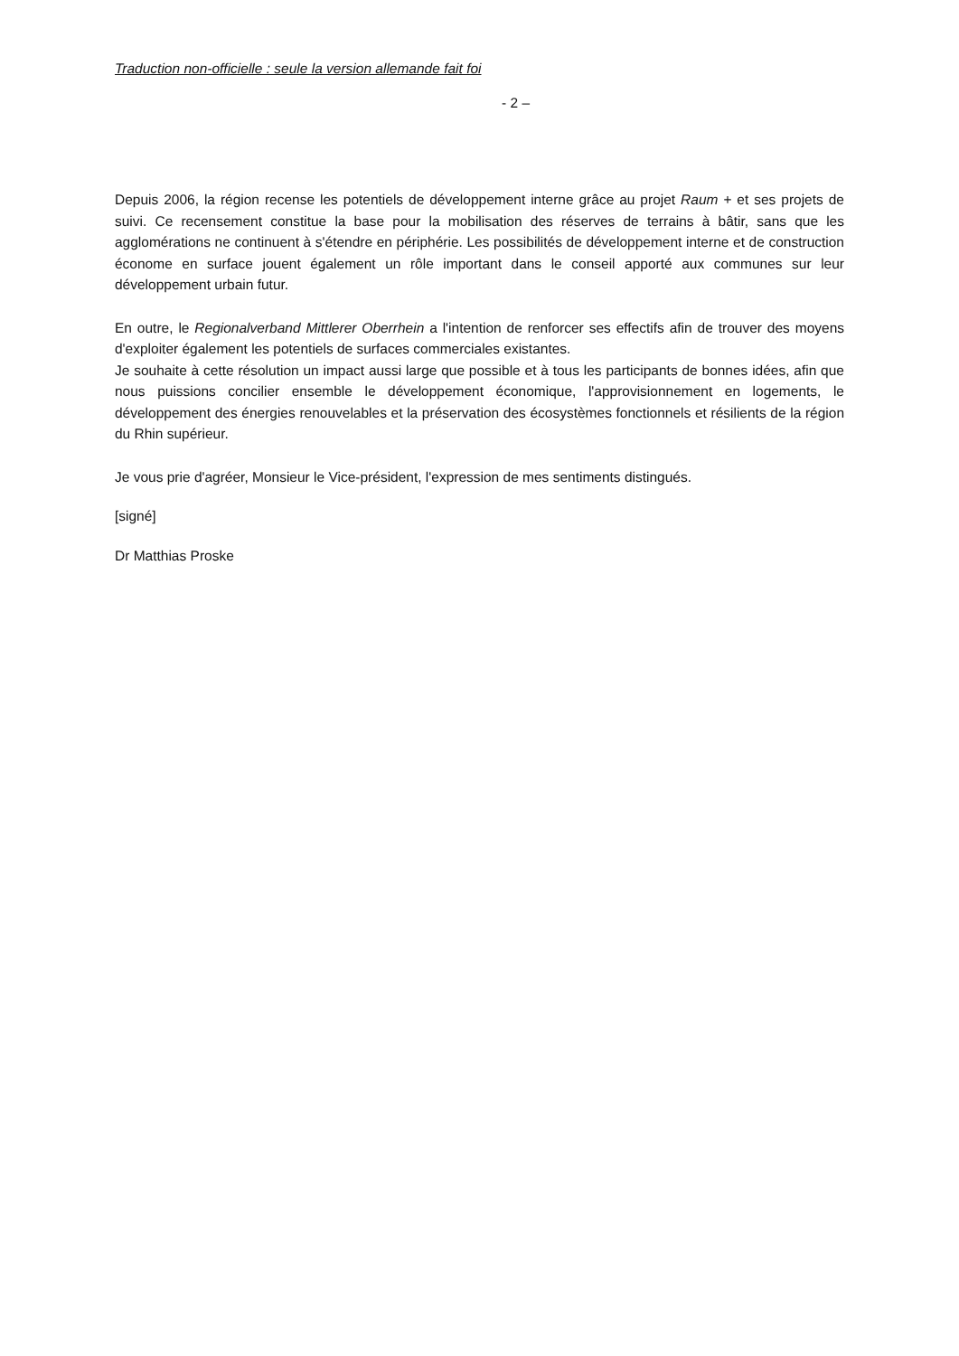Traduction non-officielle : seule la version allemande fait foi
- 2 –
Depuis 2006, la région recense les potentiels de développement interne grâce au projet Raum + et ses projets de suivi. Ce recensement constitue la base pour la mobilisation des réserves de terrains à bâtir, sans que les agglomérations ne continuent à s'étendre en périphérie. Les possibilités de développement interne et de construction économe en surface jouent également un rôle important dans le conseil apporté aux communes sur leur développement urbain futur.
En outre, le Regionalverband Mittlerer Oberrhein a l'intention de renforcer ses effectifs afin de trouver des moyens d'exploiter également les potentiels de surfaces commerciales existantes.
Je souhaite à cette résolution un impact aussi large que possible et à tous les participants de bonnes idées, afin que nous puissions concilier ensemble le développement économique, l'approvisionnement en logements, le développement des énergies renouvelables et la préservation des écosystèmes fonctionnels et résilients de la région du Rhin supérieur.
Je vous prie d'agréer, Monsieur le Vice-président, l'expression de mes sentiments distingués.
[signé]
Dr Matthias Proske